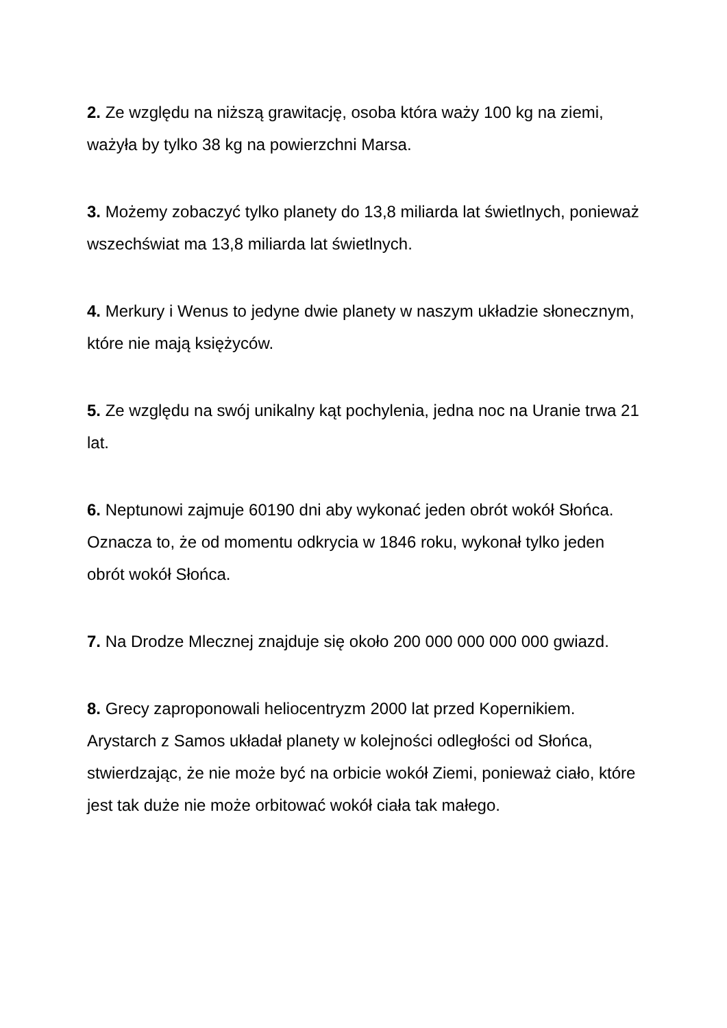2. Ze względu na niższą grawitację, osoba która waży 100 kg na ziemi, ważyła by tylko 38 kg na powierzchni Marsa.
3. Możemy zobaczyć tylko planety do 13,8 miliarda lat świetlnych, ponieważ wszechświat ma 13,8 miliarda lat świetlnych.
4. Merkury i Wenus to jedyne dwie planety w naszym układzie słonecznym, które nie mają księżyców.
5. Ze względu na swój unikalny kąt pochylenia, jedna noc na Uranie trwa 21 lat.
6. Neptunowi zajmuje 60190 dni aby wykonać jeden obrót wokół Słońca. Oznacza to, że od momentu odkrycia w 1846 roku, wykonał tylko jeden obrót wokół Słońca.
7. Na Drodze Mlecznej znajduje się około 200 000 000 000 000 gwiazd.
8. Grecy zaproponowali heliocentryzm 2000 lat przed Kopernikiem. Arystarch z Samos układał planety w kolejności odległości od Słońca, stwierdzając, że nie może być na orbicie wokół Ziemi, ponieważ ciało, które jest tak duże nie może orbitować wokół ciała tak małego.